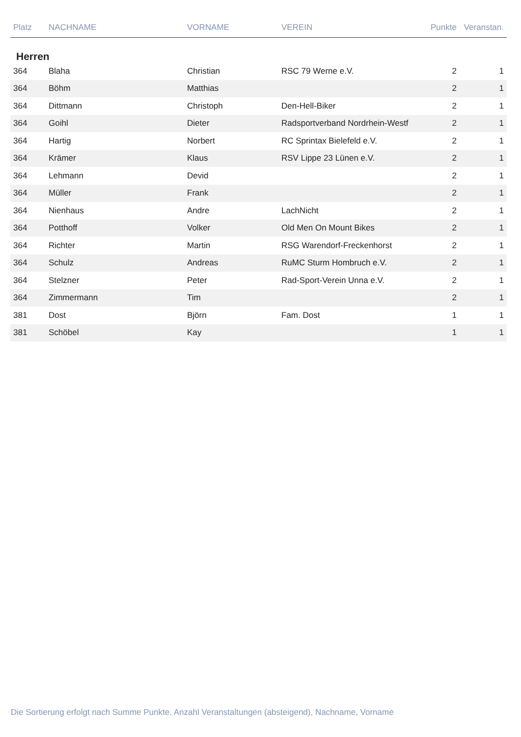| Platz | NACHNAME | VORNAME | VEREIN | Punkte | Veranstan. |
| --- | --- | --- | --- | --- | --- |
| Herren | | | | | |
| 364 | Blaha | Christian | RSC 79 Werne e.V. | 2 | 1 |
| 364 | Böhm | Matthias | | 2 | 1 |
| 364 | Dittmann | Christoph | Den-Hell-Biker | 2 | 1 |
| 364 | Goihl | Dieter | Radsportverband Nordrhein-Westf | 2 | 1 |
| 364 | Hartig | Norbert | RC Sprintax Bielefeld e.V. | 2 | 1 |
| 364 | Krämer | Klaus | RSV Lippe 23 Lünen e.V. | 2 | 1 |
| 364 | Lehmann | Devid | | 2 | 1 |
| 364 | Müller | Frank | | 2 | 1 |
| 364 | Nienhaus | Andre | LachNicht | 2 | 1 |
| 364 | Potthoff | Volker | Old Men On Mount Bikes | 2 | 1 |
| 364 | Richter | Martin | RSG Warendorf-Freckenhorst | 2 | 1 |
| 364 | Schulz | Andreas | RuMC Sturm Hombruch e.V. | 2 | 1 |
| 364 | Stelzner | Peter | Rad-Sport-Verein Unna e.V. | 2 | 1 |
| 364 | Zimmermann | Tim | | 2 | 1 |
| 381 | Dost | Björn | Fam. Dost | 1 | 1 |
| 381 | Schöbel | Kay | | 1 | 1 |
Die Sortierung erfolgt nach Summe Punkte, Anzahl Veranstaltungen (absteigend), Nachname, Vorname